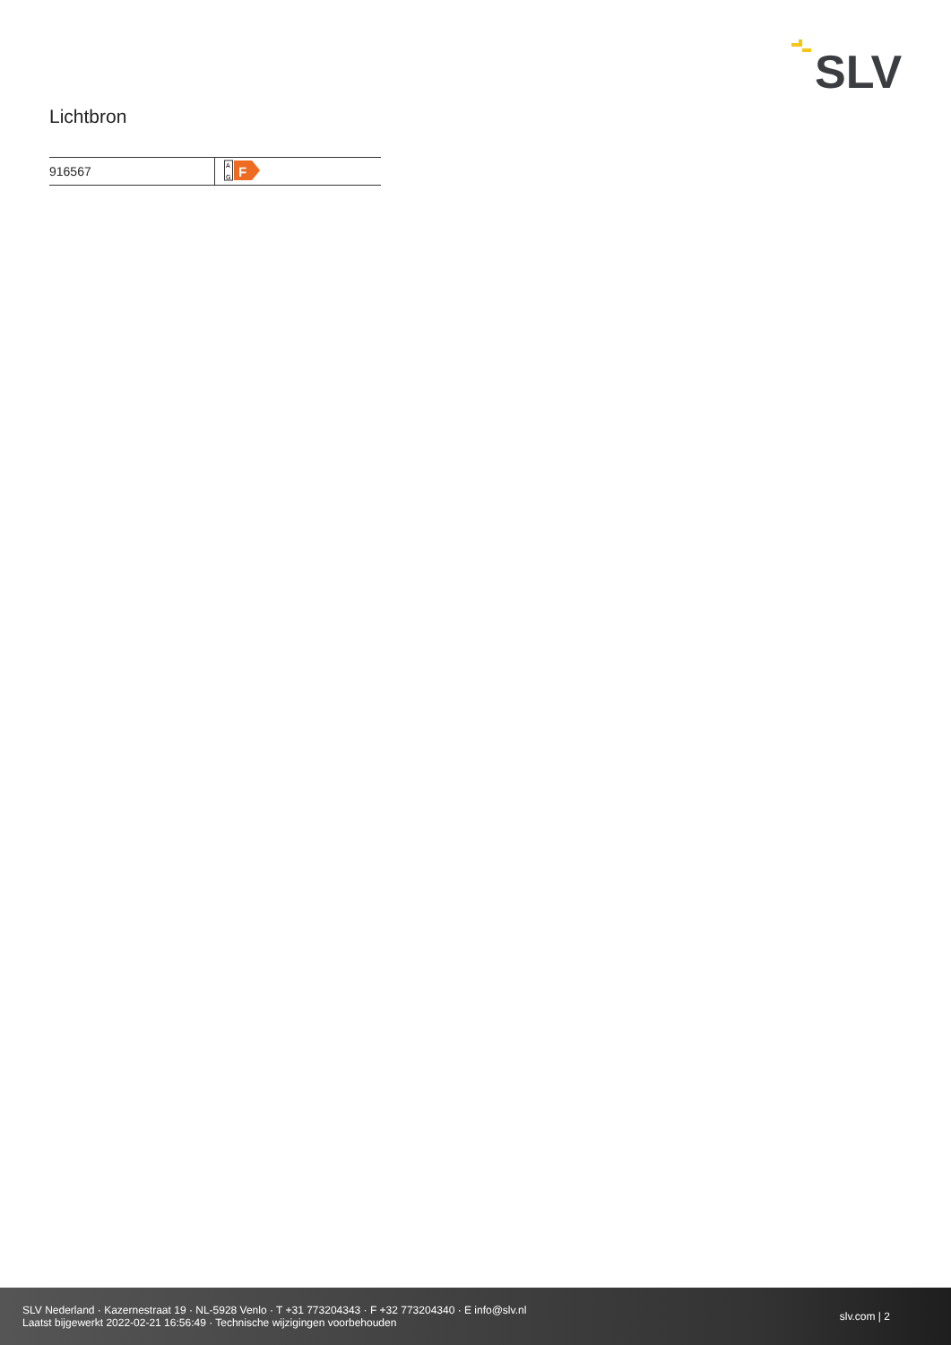SLV
Lichtbron
| 916567 | A G F |
SLV Nederland · Kazernestraat 19 · NL-5928 Venlo · T +31 773204343 · F +32 773204340 · E info@slv.nl
Laatst bijgewerkt 2022-02-21 16:56:49 · Technische wijzigingen voorbehouden
slv.com | 2